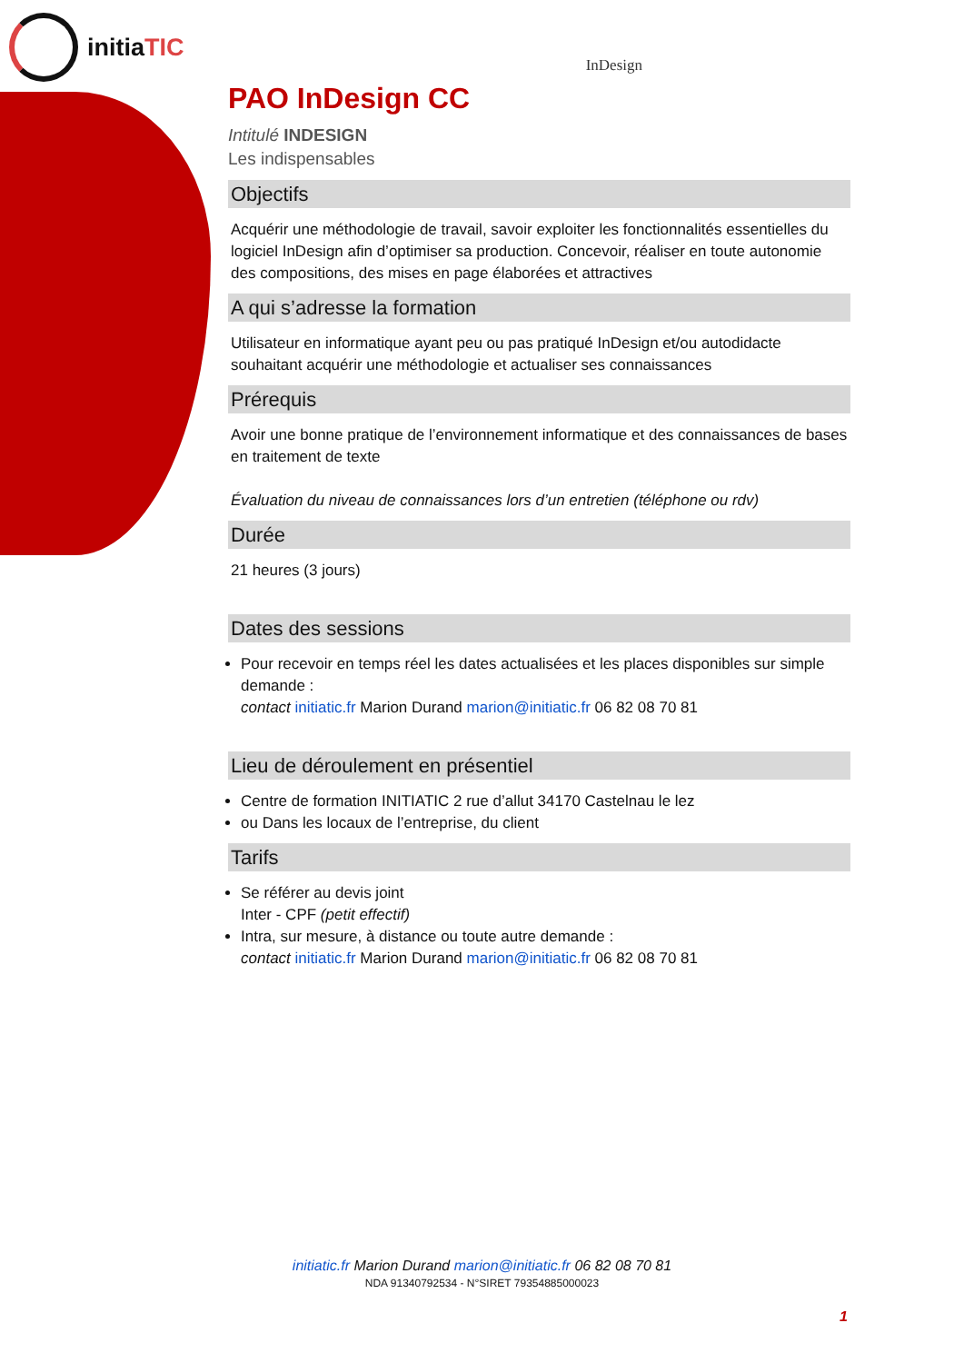initiaTIC
InDesign
PAO InDesign CC
Intitulé INDESIGN
Les indispensables
Objectifs
Acquérir une méthodologie de travail, savoir exploiter les fonctionnalités essentielles du logiciel InDesign afin d’optimiser sa production. Concevoir, réaliser en toute autonomie des compositions, des mises en page élaborées et attractives
A qui s’adresse la formation
Utilisateur en informatique ayant peu ou pas pratiqué InDesign et/ou autodidacte souhaitant acquérir une méthodologie et actualiser ses connaissances
Prérequis
Avoir une bonne pratique de l’environnement informatique et des connaissances de bases en traitement de texte
Évaluation du niveau de connaissances lors d’un entretien (téléphone ou rdv)
Durée
21 heures (3 jours)
Dates des sessions
Pour recevoir en temps réel les dates actualisées et les places disponibles sur simple demande :
contact initiatic.fr Marion Durand marion@initiatic.fr 06 82 08 70 81
Lieu de déroulement en présentiel
Centre de formation INITIATIC 2 rue d’allut 34170 Castelnau le lez
ou Dans les locaux de l’entreprise, du client
Tarifs
Se référer au devis joint
Inter - CPF (petit effectif)
Intra, sur mesure, à distance ou toute autre demande :
contact initiatic.fr Marion Durand marion@initiatic.fr 06 82 08 70 81
initiatic.fr Marion Durand marion@initiatic.fr 06 82 08 70 81
NDA 91340792534 - N°SIRET 79354885000023
1